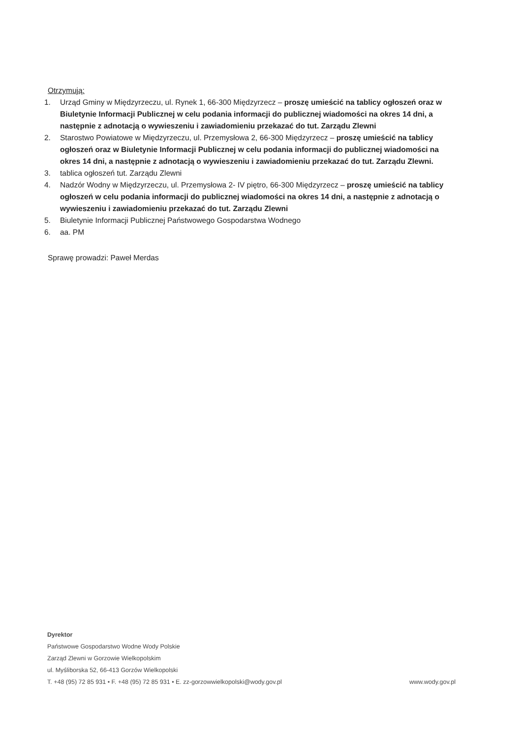Otrzymują:
1. Urząd Gminy w Międzyrzeczu, ul. Rynek 1, 66-300 Międzyrzecz – proszę umieścić na tablicy ogłoszeń oraz w Biuletynie Informacji Publicznej w celu podania informacji do publicznej wiadomości na okres 14 dni, a następnie z adnotacją o wywieszeniu i zawiadomieniu przekazać do tut. Zarządu Zlewni
2. Starostwo Powiatowe w Międzyrzeczu, ul. Przemysłowa 2, 66-300 Międzyrzecz – proszę umieścić na tablicy ogłoszeń oraz w Biuletynie Informacji Publicznej w celu podania informacji do publicznej wiadomości na okres 14 dni, a następnie z adnotacją o wywieszeniu i zawiadomieniu przekazać do tut. Zarządu Zlewni.
3. tablica ogłoszeń tut. Zarządu Zlewni
4. Nadzór Wodny w Międzyrzeczu, ul. Przemysłowa 2- IV piętro, 66-300 Międzyrzecz – proszę umieścić na tablicy ogłoszeń w celu podania informacji do publicznej wiadomości na okres 14 dni, a następnie z adnotacją o wywieszeniu i zawiadomieniu przekazać do tut. Zarządu Zlewni
5. Biuletynie Informacji Publicznej Państwowego Gospodarstwa Wodnego
6. aa. PM
Sprawę prowadzi: Paweł Merdas
Dyrektor
Państwowe Gospodarstwo Wodne Wody Polskie
Zarząd Zlewni w Gorzowie Wielkopolskim
ul. Myśliborska 52, 66-413 Gorzów Wielkopolski
T. +48 (95) 72 85 931 • F. +48 (95) 72 85 931 • E. zz-gorzowwielkopolski@wody.gov.pl www.wody.gov.pl